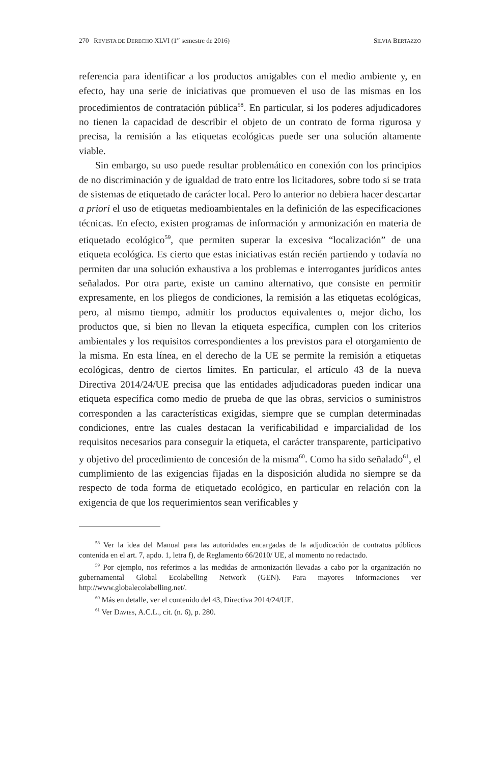270 REVISTA DE DERECHO XLVI (1<sup>er</sup> semestre de 2016) SILVIA BERTAZZO
referencia para identificar a los productos amigables con el medio ambiente y, en efecto, hay una serie de iniciativas que promueven el uso de las mismas en los procedimientos de contratación pública<sup>58</sup>. En particular, si los poderes adjudicadores no tienen la capacidad de describir el objeto de un contrato de forma rigurosa y precisa, la remisión a las etiquetas ecológicas puede ser una solución altamente viable.
Sin embargo, su uso puede resultar problemático en conexión con los principios de no discriminación y de igualdad de trato entre los licitadores, sobre todo si se trata de sistemas de etiquetado de carácter local. Pero lo anterior no debiera hacer descartar a priori el uso de etiquetas medioambientales en la definición de las especificaciones técnicas. En efecto, existen programas de información y armonización en materia de etiquetado ecológico<sup>59</sup>, que permiten superar la excesiva “localización” de una etiqueta ecológica. Es cierto que estas iniciativas están recién partiendo y todavía no permiten dar una solución exhaustiva a los problemas e interrogantes jurídicos antes señalados. Por otra parte, existe un camino alternativo, que consiste en permitir expresamente, en los pliegos de condiciones, la remisión a las etiquetas ecológicas, pero, al mismo tiempo, admitir los productos equivalentes o, mejor dicho, los productos que, si bien no llevan la etiqueta específica, cumplen con los criterios ambientales y los requisitos correspondientes a los previstos para el otorgamiento de la misma. En esta línea, en el derecho de la UE se permite la remisión a etiquetas ecológicas, dentro de ciertos límites. En particular, el artículo 43 de la nueva Directiva 2014/24/UE precisa que las entidades adjudicadoras pueden indicar una etiqueta específica como medio de prueba de que las obras, servicios o suministros corresponden a las características exigidas, siempre que se cumplan determinadas condiciones, entre las cuales destacan la verificabilidad e imparcialidad de los requisitos necesarios para conseguir la etiqueta, el carácter transparente, participativo y objetivo del procedimiento de concesión de la misma<sup>60</sup>. Como ha sido señalado<sup>61</sup>, el cumplimiento de las exigencias fijadas en la disposición aludida no siempre se da respecto de toda forma de etiquetado ecológico, en particular en relación con la exigencia de que los requerimientos sean verificables y
<sup>58</sup> Ver la idea del Manual para las autoridades encargadas de la adjudicación de contratos públicos contenida en el art. 7, apdo. 1, letra f), de Reglamento 66/2010/ UE, al momento no redactado.
<sup>59</sup> Por ejemplo, nos referimos a las medidas de armonización llevadas a cabo por la organización no gubernamental Global Ecolabelling Network (GEN). Para mayores informaciones ver http://www.globalecolabelling.net/.
<sup>60</sup> Más en detalle, ver el contenido del 43, Directiva 2014/24/UE.
<sup>61</sup> Ver DAVIES, A.C.L., cit. (n. 6), p. 280.